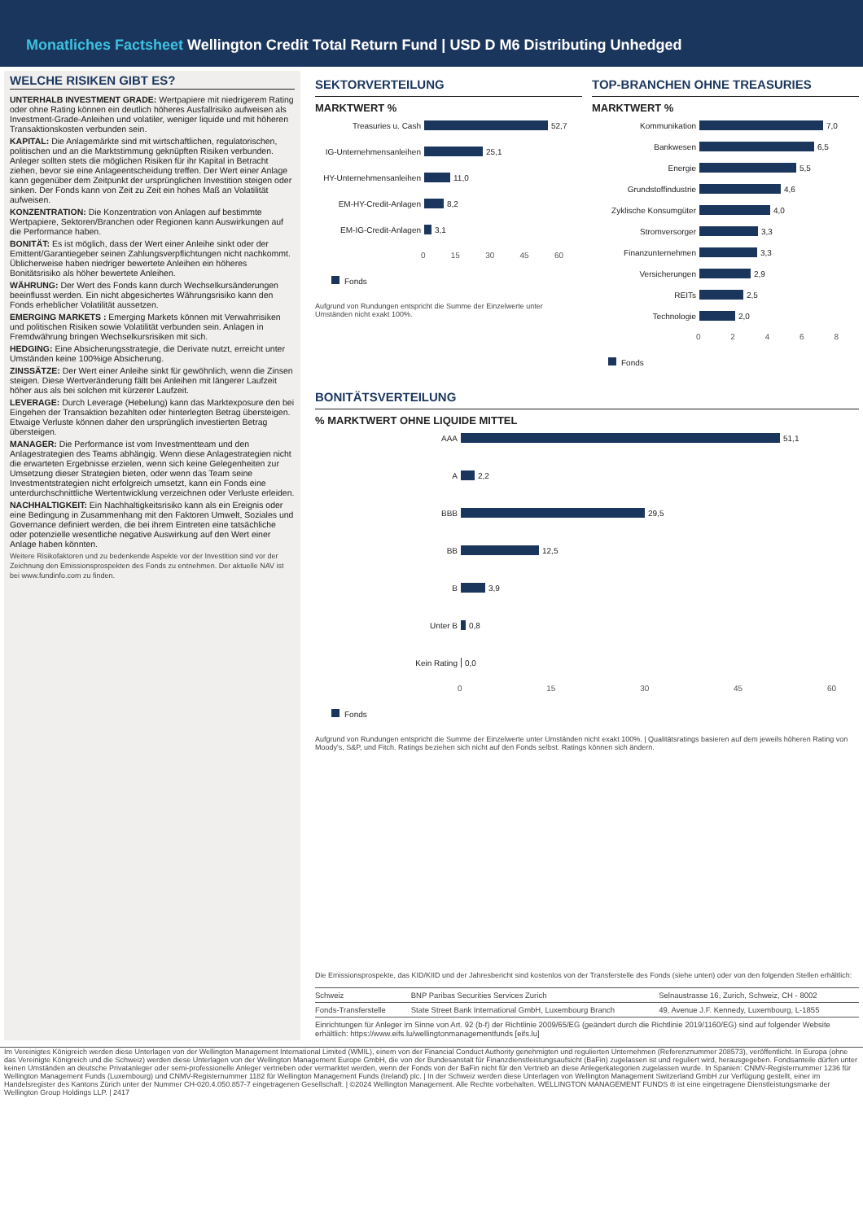Monatliches Factsheet Wellington Credit Total Return Fund | USD D M6 Distributing Unhedged
WELCHE RISIKEN GIBT ES?
UNTERHALB INVESTMENT GRADE: Wertpapiere mit niedrigerem Rating oder ohne Rating können ein deutlich höheres Ausfallrisiko aufweisen als Investment-Grade-Anleihen und volatiler, weniger liquide und mit höheren Transaktionskosten verbunden sein.
KAPITAL: Die Anlagemärkte sind mit wirtschaftlichen, regulatorischen, politischen und an die Marktstimmung geknüpften Risiken verbunden. Anleger sollten stets die möglichen Risiken für ihr Kapital in Betracht ziehen, bevor sie eine Anlageentscheidung treffen. Der Wert einer Anlage kann gegenüber dem Zeitpunkt der ursprünglichen Investition steigen oder sinken. Der Fonds kann von Zeit zu Zeit ein hohes Maß an Volatilität aufweisen.
KONZENTRATION: Die Konzentration von Anlagen auf bestimmte Wertpapiere, Sektoren/Branchen oder Regionen kann Auswirkungen auf die Performance haben.
BONITÄT: Es ist möglich, dass der Wert einer Anleihe sinkt oder der Emittent/Garantiegeber seinen Zahlungsverpflichtungen nicht nachkommt. Üblicherweise haben niedriger bewertete Anleihen ein höheres Bonitätsrisiko als höher bewertete Anleihen.
WÄHRUNG: Der Wert des Fonds kann durch Wechselkursänderungen beeinflusst werden. Ein nicht abgesichertes Währungsrisiko kann den Fonds erheblicher Volatilität aussetzen.
EMERGING MARKETS : Emerging Markets können mit Verwahrrisiken und politischen Risiken sowie Volatilität verbunden sein. Anlagen in Fremdwährung bringen Wechselkursrisiken mit sich.
HEDGING: Eine Absicherungsstrategie, die Derivate nutzt, erreicht unter Umständen keine 100%ige Absicherung.
ZINSSÄTZE: Der Wert einer Anleihe sinkt für gewöhnlich, wenn die Zinsen steigen. Diese Wertveränderung fällt bei Anleihen mit längerer Laufzeit höher aus als bei solchen mit kürzerer Laufzeit.
LEVERAGE: Durch Leverage (Hebelung) kann das Marktexposure den bei Eingehen der Transaktion bezahlten oder hinterlegten Betrag übersteigen. Etwaige Verluste können daher den ursprünglich investierten Betrag übersteigen.
MANAGER: Die Performance ist vom Investmentteam und den Anlagestrategien des Teams abhängig. Wenn diese Anlagestrategien nicht die erwarteten Ergebnisse erzielen, wenn sich keine Gelegenheiten zur Umsetzung dieser Strategien bieten, oder wenn das Team seine Investmentstrategien nicht erfolgreich umsetzt, kann ein Fonds eine unterdurchschnittliche Wertentwicklung verzeichnen oder Verluste erleiden.
NACHHALTIGKEIT: Ein Nachhaltigkeitsrisiko kann als ein Ereignis oder eine Bedingung in Zusammenhang mit den Faktoren Umwelt, Soziales und Governance definiert werden, die bei ihrem Eintreten eine tatsächliche oder potenzielle wesentliche negative Auswirkung auf den Wert einer Anlage haben könnten.
Weitere Risikofaktoren und zu bedenkende Aspekte vor der Investition sind vor der Zeichnung den Emissionsprospekten des Fonds zu entnehmen. Der aktuelle NAV ist bei www.fundinfo.com zu finden.
SEKTORVERTEILUNG
MARKTWERT %
Treasuries u. Cash 52,7
IG-Unternehmensanleihen 25,1
HY-Unternehmensanleihen 11,0
EM-HY-Credit-Anlagen 8,2
EM-IG-Credit-Anlagen 3,1
0 15 30 45 60
Fonds
Aufgrund von Rundungen entspricht die Summe der Einzelwerte unter Umständen nicht exakt 100%.
TOP-BRANCHEN OHNE TREASURIES
MARKTWERT %
Kommunikation 7,0
Bankwesen 6,5
Energie 5,5
Grundstoffindustrie 4,6
Zyklische Konsumgüter 4,0
Stromversorger 3,3
Finanzunternehmen 3,3
Versicherungen 2,9
REITs 2,5
Technologie 2,0
02468
Fonds
BONITÄTSVERTEILUNG
% MARKTWERT OHNE LIQUIDE MITTEL
AAA 51,1
A 2,2
BBB 29,5
BB 12,5
B 3,9
Unter B 0,8
Kein Rating 0,0
0 15 30 45 60
Fonds
Aufgrund von Rundungen entspricht die Summe der Einzelwerte unter Umständen nicht exakt 100%. | Qualitätsratings basieren auf dem jeweils höheren Rating von Moody's, S&P, und Fitch. Ratings beziehen sich nicht auf den Fonds selbst. Ratings können sich ändern.
Die Emissionsprospekte, das KID/KIID und der Jahresbericht sind kostenlos von der Transferstelle des Fonds (siehe unten) oder von den folgenden Stellen erhältlich:
| Schweiz | BNP Paribas Securities Services Zurich | Selnaustrasse 16, Zurich, Schweiz, CH - 8002 |
| Fonds-Transferstelle | State Street Bank International GmbH, Luxembourg Branch | 49, Avenue J.F. Kennedy, Luxembourg, L-1855 |
| Einrichtungen für Anleger im Sinne von Art. 92 (b-f) der Richtlinie 2009/65/EG (geändert durch die Richtlinie 2019/1160/EG) sind auf folgender Website erhältlich: https://www.eifs.lu/wellingtonmanagementfunds [eifs.lu] | | |
Im Vereinigtes Königreich werden diese Unterlagen von der Wellington Management International Limited (WMIL), einem von der Financial Conduct Authority genehmigten und regulierten Unternehmen (Referenznummer 208573), veröffentlicht. In Europa (ohne das Vereinigte Königreich und die Schweiz) werden diese Unterlagen von der Wellington Management Europe GmbH, die von der Bundesanstalt für Finanzdienstleistungsaufsicht (BaFin) zugelassen ist und reguliert wird, herausgegeben. Fondsanteile dürfen unter keinen Umständen an deutsche Privatanleger oder semi-professionelle Anleger vertrieben oder vermarktet werden, wenn der Fonds von der BaFin nicht für den Vertrieb an diese Anlegerkategorien zugelassen wurde. In Spanien: CNMV-Registernummer 1236 für Wellington Management Funds (Luxembourg) und CNMV-Registernummer 1182 für Wellington Management Funds (Ireland) plc. | In der Schweiz werden diese Unterlagen von Wellington Management Switzerland GmbH zur Verfügung gestellt, einer im Handelsregister des Kantons Zürich unter der Nummer CH-020.4.050.857-7 eingetragenen Gesellschaft. | ©2024 Wellington Management. Alle Rechte vorbehalten. WELLINGTON MANAGEMENT FUNDS ® ist eine eingetragene Dienstleistungsmarke der Wellington Group Holdings LLP. | 2417